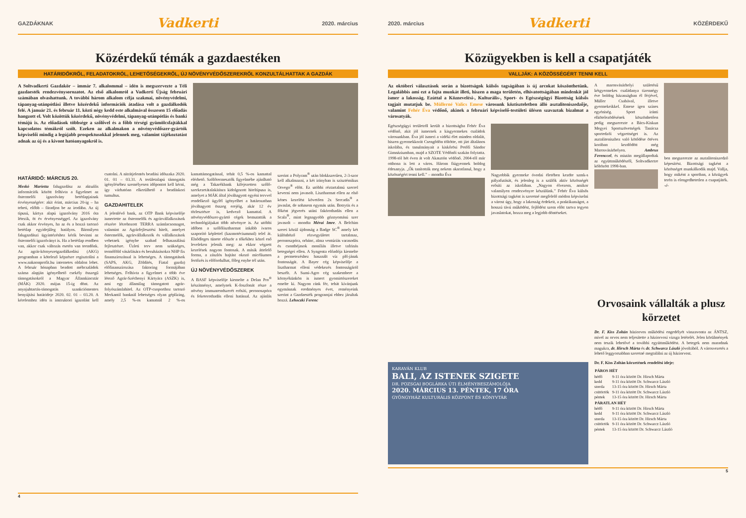GAZDÁKNAK Vadkerti 2020. március
Közérdekű témák a gazdaestéken
HATÁRIDŐKRŐL, FELADATOKRÓL, LEHETŐSÉGEKRŐL, ÚJ NÖVÉNYVÉDŐSZEREKRŐL KONZULTÁLHATTAK A GAZDÁK
A Soltvadkerti Gazdakör – immár 7. alkalommal – idén is megszervezte a Téli gazdaesték rendezvénysorozatot. Az első alkalomról a Vadkerti Újság februári számában olvashattunk. A további három alkalom célja szakmai, növényvédelmi, tápanyag-utánpótlási illetve közérdekű információk átadása volt a gazdálkodók felé. A január 21. és február 11. közti négy kedd este alkalmával összesen 15 előadás hangzott el. Volt közöttük közérdekű, növényvédelmi, tápanyag-utánpótlás és banki témájú is. Az előadások többsége a szőlővel és a főbb térségi gyümölcsfajtákkal kapcsolatos témákról szólt. Ezeken az alkalmakon a növényvédőszer-gyártók képviselői mindig a legújabb prospektusokkal jelennek meg, valamint tájékoztatást adnak az új és a kivont hatóanyagokról is.
HATÁRIDŐ: MÁRCIUS 20.
Meskó Marietta falugazdász az aktuális információk között felhívta a figyelmet az őstermelői igazolvány betétlapjainak érvényességére: akit érint, március 20-ig – ha teheti, előbb – fáradjon be az irodába. Az új típusú, kártya alapú igazolvány 2016 óta létezik, öt év érvényességgel. Az igazolvány csak akkor érvényes, ha az és a hozzá tartozó betétlap egyidejűleg hatályos. Bármilyen falugazdászi ügyintézéshez kérik bevinni az őstermelői igazolványt is. Ha a betétlap rendben van, akkor csak változás esetén van teendőnk. Az agrár-környezetgazdálkodási (AKG) programban a kötelező képzésre regisztrálni a www.naknonprofit.hu internetes oldalon lehet. A február hónapban beadott méhcsaládok száma alapján igényelhető csekély összegű támogatásokról a Magyar Államkincstár (MÁK) 2020. május 15-ig dönt. Az anyajuhtartás-támogatás szankciómentes benyújtási határideje 2020. 02. 01 – 03.20. A kérelemhez idén is instruktori igazolást kell csatolni. A nitrátjelentés beadási időszaka 2020. 01. 01 – 03.31. A területalapú támogatás igényléséhez személyesen időpontot kell kérni, így várhatóan elkerülhető a beadáskori tumultus.
GAZDAHITELEK
A jelenlévő bank, az OTP Bank képviselője ismertette az őstermelők és agrárvállalkozások részére létrehozott TERRA számlacsomagot, valamint az Agrárfejlesztési hitelt, amelyet őstermelők, agrárvállalkozók és vállalkozások vehetnek igénybe szabad felhasználású fejlesztésre. Üzleti terv nem szükséges, termőföld vásárlására és beruházásokra NHP fix finanszírozással is lehetséges. A támogatások (SAPS, AKG, Zöldítés, Fiatal gazda) előfinanszírozása faktoring formájában lehetséges. Felhívta a figyelmet a több éve létező Agrár-Széchenyi Kártyára (ASZK) is, ami egy államilag támogatott agrár-folyószámlahitel. Az OTP-csoporthoz tartozó Merkantil banknál lehetséges olyan géplízing, amely 2,5 %-os kamatnál 2 %-os kamattámogatással, tehát 0,5 %-os kamattal elérhető. Szőlőtermesztők figyelmébe ajánlható még a Takarékbank kifejezetten szőlő-szerkezetátalakításra kidolgozott hiteltípusa is, amelyet a MÁK által jóváhagyott egyéni tervvel rendelkező ügyfél igényelhet a határozatban jóváhagyott összeg erejéig, akár 12 év törlesztésre is, kedvező kamattal. A növényvédőszer-gyártó cégek bemutatták a technológiájukat több növényre is. Az utóbbi időben a szőlőlisztharmat inkább ivaros szaporító képlettel (kazmotéciummal) telel át. Elsődleges tünete először a tőkékhez közel eső leveleken jelenik meg: az ekkor végzett kezelések nagyon fontosak. A másik áttelelő forma, a zászlós hajtást okozó micéliumos fertőzés is előfordulhat, főleg enyhe tél után.
ÚJ NÖVÉNYVÉDŐSZEREK
A BASF képviselője kiemelte a Delan Pro<sup>®</sup> készítményt, amelynek K-foszfonát része a növény immunrendszerét erősíti, peronoszpóra és feketerothadás elleni hatással. Az ajánlás szerint a Polyram<sup>®</sup> után blokkszerűen, 2-3-szor kell alkalmazni, a két irányban is szisztémikus Orvego<sup>®</sup> előtt. Ez utóbbi réztartalmú szerrel keverni nem javasolt. Lisztharmat ellen az első kénes kezelést követően 2x Sercadis<sup>®</sup> a javaslat, de sohasem egymás után. Botrytis és a főként jégverés utáni fakórothadás ellen a Scala<sup>®</sup>, mint legnagyobb góznyomású szer javasolt – mondta Mérai Imre. A Belchim szerei közül újdonság a Badge SC<sup>®</sup> amely két különböző rézvegyületet tartalmaz, peronoszpóra, orbánc, alma ventúriás varasodás és csonthéjasok moníliás illetve tafrinás betegségei ellen. A Syngenta előadója kiemelte a permetezéshez használt víz pH-jának fontosságát. A Bayer cég képviselője a lisztharmat elleni védekezés fontosságáról beszélt. A Sumi-Agro cég szakembere a környékünkön is ismert gyomirtószereket emelte ki. Nagyon ránk fér, tehát kívánjunk egymásnak eredményes évet, reményeink szerint a Gazdaesték programjai ehhez járultak hozzá. Lehoczki Ferenc
4
2020. március Vadkerti KÖZÉRDEKŰ
Közügyekben is kell a csapatjáték
VALLJÁK: A KÖZÖSSÉGÉRT TENNI KELL
Az októberi választások során a bizottságok külsős tagságában is új arcokat köszönthetünk. Legalábbis ami ezt a fajta munkát illeti, hiszen a maga területén, elhivatottságában mindenkit jól ismer a lakosság. Ezúttal a Köznevelési-, Kulturális-, Sport- és Egészségügyi Bizottság külsős tagjait mutatjuk be. Müllerné Valics Emese városunk köztiszteletben álló asztaliteniszedzője, valamint Fehér Éva védőnő, akinek a februári képviselő-testületi ülésen szavaztak bizalmat a városatyák.
Egészségügyi területről került a bizottságba Fehér Éva védőnő, akit jól ismernek a kisgyermekes családok városunkban. Éva jól ismeri a vidéki élet minden oldalát, hiszen gyermekkorát Csengődön töltötte, ott járt általános iskolába, és tanulmányait a kiskőrösi Petőfi Sándor Gimnáziumban, majd a SZOTE Védőnői szakán folytatta. 1998-tól hét éven át volt Akasztón védőnő. 2004-től már otthona is lett a város. Három fiúgyermek boldog édesanyja. „Ők tanították meg nekem akaratlanul, hogy a közösségért tenni kell.” – mondta Éva
Nagyobbik gyermeke óvodai életében kezdte szmk-s pályafutását, és jelenleg is a szülők aktív közösségét erősíti az iskolában. „Nagyon élvezem, amikor valamilyen rendezvényre készülünk.” Fehér Éva külsős bizottsági tagként is szeretné megfelelő módon képviselni a várost úgy, hogy a lakosság érdekeit, a praktikusságot, a hosszú távú működést, fejlődést szem előtt tartva tegyen javaslatokat, hozza meg a legjobb döntéseket.
KARAVÁN KLUB
BALI, AZ ISTENEK SZIGETE
DR. POZSGAI BOGLÁRKA ÚTI ÉLMÉNYBESZÁMOLÓJA
2020. MÁRCIUS 13. PÉNTEK, 17 ÓRA
GYÖNGYHÁZ KULTURÁLIS KÖZPONT ÉS KÖNYVTÁR
A marosvásárhelyi születésű kétgyermekes családanya tizennégy éve boldog házasságban él férjével, Müller Csabával, illetve gyermekeikkel. Emese igen színes egyéniség. Sport iránti elkötelezödésének köszönhetően pedig megszerezte a Bács-Kiskun Megyei Sportszövetségek Tanácsa sportedzői végzettséget is. Az asztaliteniszhez való kötődése ötéves korában kezdődött még Marosvásárhelyen. Ambrus Ferenccel, és miután megállapodtak az együttműködésről, Soltvadkertre költözött 1998-ban.
ben megszerezte az asztaliteniszedző képesítést. Bizottsági tagként a közösséget munkálkodik majd. Vallja, hogy miként a sportban, a közügyek terén is elengedhetetlen a csapatjáték. -é-
Orvosaink vállalták a plusz körzetet
Dr. F. Kiss Zoltán háziorvos működési engedélyét visszavonta az ÁNTSZ, mivel az orvos nem teljesítette a háziorvosi vizsga letételét. Jelen körülmények nem teszik lehetővé a további együttműködést. A betegek nem maradnak magukra, dr. Hirsch Márta és dr. Schwarcz László jóvoltából. A városvezetés a lehető leggyorsabban szeretné megtalálni az új háziorvost.
Dr. F. Kiss Zoltán körzetének rendelési ideje:
| PÁROS HÉT | |
| --- | --- |
| hétfő | 9-11 óra között Dr. Hirsch Márta |
| kedd | 9-11 óra között Dr. Schwarcz László |
| szerda | 13-15 óra között Dr. Hirsch Márta |
| csütörtök | 9-11 óra között Dr. Schwarcz László |
| péntek | 13-15 óra között Dr. Hirsch Márta |
| PÁRATLAN HÉT | |
| hétfő | 9-11 óra között Dr. Hirsch Márta |
| kedd | 9-11 óra között Dr. Schwarcz László |
| szerda | 13-15 óra között Dr. Hirsch Márta |
| csütörtök | 9-11 óra között Dr. Schwarcz László |
| péntek | 13-15 óra között Dr. Schwarcz László |
5